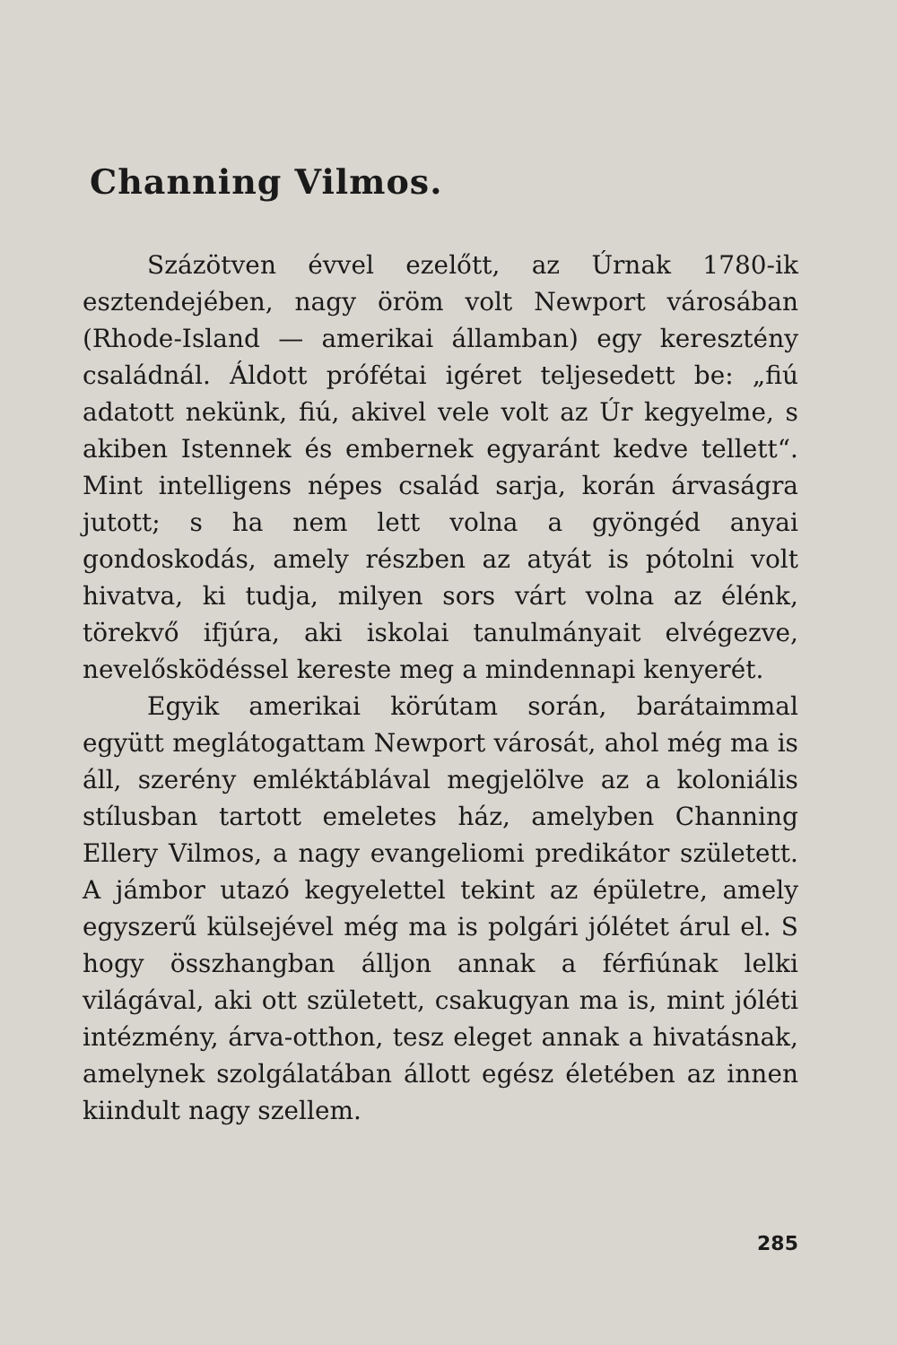Channing Vilmos.
Százötven évvel ezelőtt, az Úrnak 1780-ik esztendejében, nagy öröm volt Newport városában (Rhode-Island — amerikai államban) egy keresztény családnál. Áldott prófétai igéret teljesedett be: „fiú adatott nekünk, fiú, akivel vele volt az Úr kegyelme, s akiben Istennek és embernek egyaránt kedve tellett“. Mint intelligens népes család sarja, korán árvaságra jutott; s ha nem lett volna a gyöngéd anyai gondoskodás, amely részben az atyát is pótolni volt hivatva, ki tudja, milyen sors várt volna az élénk, törekvő ifjúra, aki iskolai tanulmányait elvégezve, nevelősködéssel kereste meg a mindennapi kenyerét.
Egyik amerikai körútam során, barátaimmal együtt meglátogattam Newport városát, ahol még ma is áll, szerény emléktáblával megjelölve az a koloniális stílusban tartott emeletes ház, amelyben Channing Ellery Vilmos, a nagy evangeliomi predikátor született. A jámbor utazó kegyelettel tekint az épületre, amely egyszerű külsejével még ma is polgári jólétet árul el. S hogy összhangban álljon annak a férfiúnak lelki világával, aki ott született, csakugyan ma is, mint jóléti intézmény, árva-otthon, tesz eleget annak a hivatásnak, amelynek szolgálatában állott egész életében az innen kiindult nagy szellem.
285